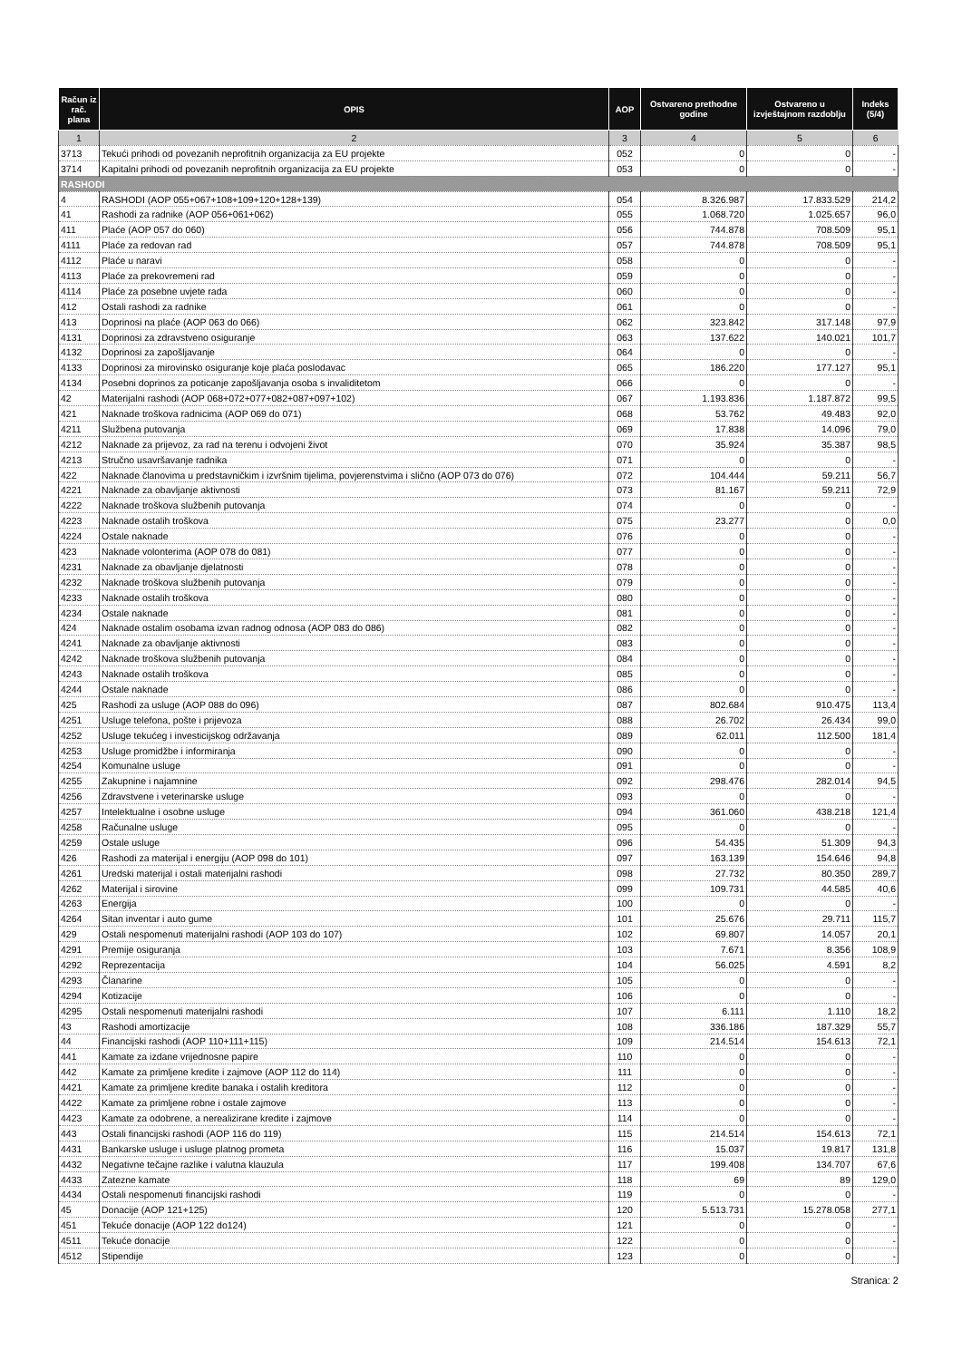| Račun iz rač. plana | OPIS | AOP | Ostvareno prethodne godine | Ostvareno u izvještajnom razdoblju | Indeks (5/4) |
| --- | --- | --- | --- | --- | --- |
| 1 | 2 | 3 | 4 | 5 | 6 |
| 3713 | Tekući prihodi od povezanih neprofitnih organizacija za EU projekte | 052 | 0 | 0 | - |
| 3714 | Kapitalni prihodi od povezanih neprofitnih organizacija za EU projekte | 053 | 0 | 0 | - |
| RASHODI | | | | | |
| 4 | RASHODI (AOP 055+067+108+109+120+128+139) | 054 | 8.326.987 | 17.833.529 | 214,2 |
| 41 | Rashodi za radnike (AOP 056+061+062) | 055 | 1.068.720 | 1.025.657 | 96,0 |
| 411 | Plaće (AOP 057 do 060) | 056 | 744.878 | 708.509 | 95,1 |
| 4111 | Plaće za redovan rad | 057 | 744.878 | 708.509 | 95,1 |
| 4112 | Plaće u naravi | 058 | 0 | 0 | - |
| 4113 | Plaće za prekovremeni rad | 059 | 0 | 0 | - |
| 4114 | Plaće za posebne uvjete rada | 060 | 0 | 0 | - |
| 412 | Ostali rashodi za radnike | 061 | 0 | 0 | - |
| 413 | Doprinosi na plaće (AOP 063 do 066) | 062 | 323.842 | 317.148 | 97,9 |
| 4131 | Doprinosi za zdravstveno osiguranje | 063 | 137.622 | 140.021 | 101,7 |
| 4132 | Doprinosi za zapošljavanje | 064 | 0 | 0 | - |
| 4133 | Doprinosi za mirovinsko osiguranje koje plaća poslodavac | 065 | 186.220 | 177.127 | 95,1 |
| 4134 | Posebni doprinos za poticanje zapošljavanja osoba s invaliditetom | 066 | 0 | 0 | - |
| 42 | Materijalni rashodi (AOP 068+072+077+082+087+097+102) | 067 | 1.193.836 | 1.187.872 | 99,5 |
| 421 | Naknade troškova radnicima (AOP 069 do 071) | 068 | 53.762 | 49.483 | 92,0 |
| 4211 | Službena putovanja | 069 | 17.838 | 14.096 | 79,0 |
| 4212 | Naknade za prijevoz, za rad na terenu i odvojeni život | 070 | 35.924 | 35.387 | 98,5 |
| 4213 | Stručno usavršavanje radnika | 071 | 0 | 0 | - |
| 422 | Naknade članovima u predstavničkim i izvršnim tijelima, povjerenstvima i slično (AOP 073 do 076) | 072 | 104.444 | 59.211 | 56,7 |
| 4221 | Naknade za obavljanje aktivnosti | 073 | 81.167 | 59.211 | 72,9 |
| 4222 | Naknade troškova službenih putovanja | 074 | 0 | 0 | - |
| 4223 | Naknade ostalih troškova | 075 | 23.277 | 0 | 0,0 |
| 4224 | Ostale naknade | 076 | 0 | 0 | - |
| 423 | Naknade volonterima (AOP 078 do 081) | 077 | 0 | 0 | - |
| 4231 | Naknade za obavljanje djelatnosti | 078 | 0 | 0 | - |
| 4232 | Naknade troškova službenih putovanja | 079 | 0 | 0 | - |
| 4233 | Naknade ostalih troškova | 080 | 0 | 0 | - |
| 4234 | Ostale naknade | 081 | 0 | 0 | - |
| 424 | Naknade ostalim osobama izvan radnog odnosa (AOP 083 do 086) | 082 | 0 | 0 | - |
| 4241 | Naknade za obavljanje aktivnosti | 083 | 0 | 0 | - |
| 4242 | Naknade troškova službenih putovanja | 084 | 0 | 0 | - |
| 4243 | Naknade ostalih troškova | 085 | 0 | 0 | - |
| 4244 | Ostale naknade | 086 | 0 | 0 | - |
| 425 | Rashodi za usluge (AOP 088 do 096) | 087 | 802.684 | 910.475 | 113,4 |
| 4251 | Usluge telefona, pošte i prijevoza | 088 | 26.702 | 26.434 | 99,0 |
| 4252 | Usluge tekućeg i investicijskog održavanja | 089 | 62.011 | 112.500 | 181,4 |
| 4253 | Usluge promidžbe i informiranja | 090 | 0 | 0 | - |
| 4254 | Komunalne usluge | 091 | 0 | 0 | - |
| 4255 | Zakupnine i najamnine | 092 | 298.476 | 282.014 | 94,5 |
| 4256 | Zdravstvene i veterinarske usluge | 093 | 0 | 0 | - |
| 4257 | Intelektualne i osobne usluge | 094 | 361.060 | 438.218 | 121,4 |
| 4258 | Računalne usluge | 095 | 0 | 0 | - |
| 4259 | Ostale usluge | 096 | 54.435 | 51.309 | 94,3 |
| 426 | Rashodi za materijal i energiju (AOP 098 do 101) | 097 | 163.139 | 154.646 | 94,8 |
| 4261 | Uredski materijal i ostali materijalni rashodi | 098 | 27.732 | 80.350 | 289,7 |
| 4262 | Materijal i sirovine | 099 | 109.731 | 44.585 | 40,6 |
| 4263 | Energija | 100 | 0 | 0 | - |
| 4264 | Sitan inventar i auto gume | 101 | 25.676 | 29.711 | 115,7 |
| 429 | Ostali nespomenuti materijalni rashodi (AOP 103 do 107) | 102 | 69.807 | 14.057 | 20,1 |
| 4291 | Premije osiguranja | 103 | 7.671 | 8.356 | 108,9 |
| 4292 | Reprezentacija | 104 | 56.025 | 4.591 | 8,2 |
| 4293 | Članarine | 105 | 0 | 0 | - |
| 4294 | Kotizacije | 106 | 0 | 0 | - |
| 4295 | Ostali nespomenuti materijalni rashodi | 107 | 6.111 | 1.110 | 18,2 |
| 43 | Rashodi amortizacije | 108 | 336.186 | 187.329 | 55,7 |
| 44 | Financijski rashodi (AOP 110+111+115) | 109 | 214.514 | 154.613 | 72,1 |
| 441 | Kamate za izdane vrijednosne papire | 110 | 0 | 0 | - |
| 442 | Kamate za primljene kredite i zajmove (AOP 112 do 114) | 111 | 0 | 0 | - |
| 4421 | Kamate za primljene kredite banaka i ostalih kreditora | 112 | 0 | 0 | - |
| 4422 | Kamate za primljene robne i ostale zajmove | 113 | 0 | 0 | - |
| 4423 | Kamate za odobrene, a nerealizirane kredite i zajmove | 114 | 0 | 0 | - |
| 443 | Ostali financijski rashodi (AOP 116 do 119) | 115 | 214.514 | 154.613 | 72,1 |
| 4431 | Bankarske usluge i usluge platnog prometa | 116 | 15.037 | 19.817 | 131,8 |
| 4432 | Negativne tečajne razlike i valutna klauzula | 117 | 199.408 | 134.707 | 67,6 |
| 4433 | Zatezne kamate | 118 | 69 | 89 | 129,0 |
| 4434 | Ostali nespomenuti financijski rashodi | 119 | 0 | 0 | - |
| 45 | Donacije (AOP 121+125) | 120 | 5.513.731 | 15.278.058 | 277,1 |
| 451 | Tekuće donacije (AOP 122 do124) | 121 | 0 | 0 | - |
| 4511 | Tekuće donacije | 122 | 0 | 0 | - |
| 4512 | Stipendije | 123 | 0 | 0 | - |
Stranica: 2